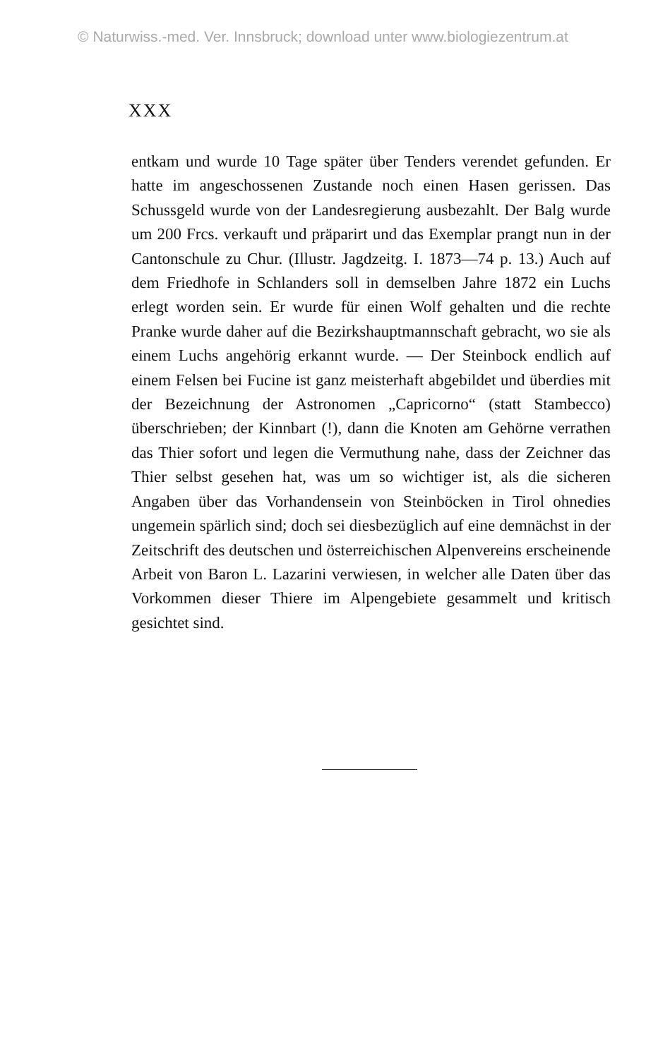© Naturwiss.-med. Ver. Innsbruck; download unter www.biologiezentrum.at
XXX
entkam und wurde 10 Tage später über Tenders verendet gefunden. Er hatte im angeschossenen Zustande noch einen Hasen gerissen. Das Schussgeld wurde von der Landesregierung ausbezahlt. Der Balg wurde um 200 Frcs. verkauft und präparirt und das Exemplar prangt nun in der Cantonschule zu Chur. (Illustr. Jagdzeitg. I. 1873—74 p. 13.) Auch auf dem Friedhofe in Schlanders soll in demselben Jahre 1872 ein Luchs erlegt worden sein. Er wurde für einen Wolf gehalten und die rechte Pranke wurde daher auf die Bezirkshauptmannschaft gebracht, wo sie als einem Luchs angehörig erkannt wurde. — Der Steinbock endlich auf einem Felsen bei Fucine ist ganz meisterhaft abgebildet und überdies mit der Bezeichnung der Astronomen „Capricorno“ (statt Stambecco) überschrieben; der Kinnbart (!), dann die Knoten am Gehörne verrathen das Thier sofort und legen die Vermuthung nahe, dass der Zeichner das Thier selbst gesehen hat, was um so wichtiger ist, als die sicheren Angaben über das Vorhandensein von Steinböcken in Tirol ohnedies ungemein spärlich sind; doch sei diesbezüglich auf eine demnächst in der Zeitschrift des deutschen und österreichischen Alpenvereins erscheinende Arbeit von Baron L. Lazarini verwiesen, in welcher alle Daten über das Vorkommen dieser Thiere im Alpengebiete gesammelt und kritisch gesichtet sind.